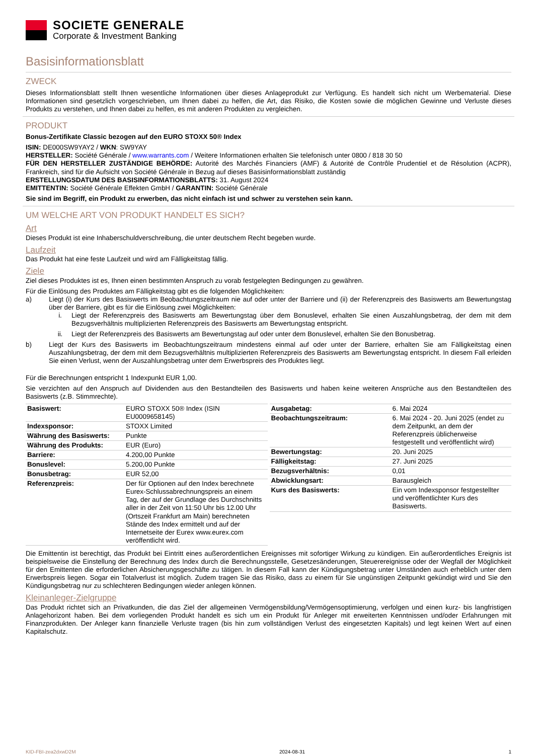SOCIETE GENERALE
Corporate & Investment Banking
Basisinformationsblatt
ZWECK
Dieses Informationsblatt stellt Ihnen wesentliche Informationen über dieses Anlageprodukt zur Verfügung. Es handelt sich nicht um Werbematerial. Diese Informationen sind gesetzlich vorgeschrieben, um Ihnen dabei zu helfen, die Art, das Risiko, die Kosten sowie die möglichen Gewinne und Verluste dieses Produkts zu verstehen, und Ihnen dabei zu helfen, es mit anderen Produkten zu vergleichen.
PRODUKT
Bonus-Zertifikate Classic bezogen auf den EURO STOXX 50® Index
ISIN: DE000SW9YAY2 / WKN: SW9YAY
HERSTELLER: Société Générale / www.warrants.com / Weitere Informationen erhalten Sie telefonisch unter 0800 / 818 30 50
FÜR DEN HERSTELLER ZUSTÄNDIGE BEHÖRDE: Autorité des Marchés Financiers (AMF) & Autorité de Contrôle Prudentiel et de Résolution (ACPR), Frankreich, sind für die Aufsicht von Société Générale in Bezug auf dieses Basisinformationsblatt zuständig
ERSTELLUNGSDATUM DES BASISINFORMATIONSBLATTS: 31. August 2024
EMITTENTIN: Société Générale Effekten GmbH / GARANTIN: Société Générale
Sie sind im Begriff, ein Produkt zu erwerben, das nicht einfach ist und schwer zu verstehen sein kann.
UM WELCHE ART VON PRODUKT HANDELT ES SICH?
Art
Dieses Produkt ist eine Inhaberschuldverschreibung, die unter deutschem Recht begeben wurde.
Laufzeit
Das Produkt hat eine feste Laufzeit und wird am Fälligkeitstag fällig.
Ziele
Ziel dieses Produktes ist es, Ihnen einen bestimmten Anspruch zu vorab festgelegten Bedingungen zu gewähren.
Für die Einlösung des Produktes am Fälligkeitstag gibt es die folgenden Möglichkeiten:
a) Liegt (i) der Kurs des Basiswerts im Beobachtungszeitraum nie auf oder unter der Barriere und (ii) der Referenzpreis des Basiswerts am Bewertungstag über der Barriere, gibt es für die Einlösung zwei Möglichkeiten:
i. Liegt der Referenzpreis des Basiswerts am Bewertungstag über dem Bonuslevel, erhalten Sie einen Auszahlungsbetrag, der dem mit dem Bezugsverhältnis multiplizierten Referenzpreis des Basiswerts am Bewertungstag entspricht.
ii. Liegt der Referenzpreis des Basiswerts am Bewertungstag auf oder unter dem Bonuslevel, erhalten Sie den Bonusbetrag.
b) Liegt der Kurs des Basiswerts im Beobachtungszeitraum mindestens einmal auf oder unter der Barriere, erhalten Sie am Fälligkeitstag einen Auszahlungsbetrag, der dem mit dem Bezugsverhältnis multiplizierten Referenzpreis des Basiswerts am Bewertungstag entspricht. In diesem Fall erleiden Sie einen Verlust, wenn der Auszahlungsbetrag unter dem Erwerbspreis des Produktes liegt.
Für die Berechnungen entspricht 1 Indexpunkt EUR 1,00.
Sie verzichten auf den Anspruch auf Dividenden aus den Bestandteilen des Basiswerts und haben keine weiteren Ansprüche aus den Bestandteilen des Basiswerts (z.B. Stimmrechte).
| Basiswert: | EURO STOXX 50® Index (ISIN EU0009658145) |
| Indexsponsor: | STOXX Limited |
| Währung des Basiswerts: | Punkte |
| Währung des Produkts: | EUR (Euro) |
| Barriere: | 4.200,00 Punkte |
| Bonuslevel: | 5.200,00 Punkte |
| Bonusbetrag: | EUR 52,00 |
| Referenzpreis: | Der für Optionen auf den Index berechnete Eurex-Schlussabrechnungspreis an einem Tag, der auf der Grundlage des Durchschnitts aller in der Zeit von 11:50 Uhr bis 12.00 Uhr (Ortszeit Frankfurt am Main) berechneten Stände des Index ermittelt und auf der Internetseite der Eurex www.eurex.com veröffentlicht wird. |
| Ausgabetag: | 6. Mai 2024 |
| Beobachtungszeitraum: | 6. Mai 2024 - 20. Juni 2025 (endet zu dem Zeitpunkt, an dem der Referenzpreis üblicherweise festgestellt und veröffentlicht wird) |
| Bewertungstag: | 20. Juni 2025 |
| Fälligkeitstag: | 27. Juni 2025 |
| Bezugsverhältnis: | 0,01 |
| Abwicklungsart: | Barausgleich |
| Kurs des Basiswerts: | Ein vom Indexsponsor festgestellter und veröffentlichter Kurs des Basiswerts. |
Die Emittentin ist berechtigt, das Produkt bei Eintritt eines außerordentlichen Ereignisses mit sofortiger Wirkung zu kündigen. Ein außerordentliches Ereignis ist beispielsweise die Einstellung der Berechnung des Index durch die Berechnungsstelle, Gesetzesänderungen, Steuerereignisse oder der Wegfall der Möglichkeit für den Emittenten die erforderlichen Absicherungsgeschäfte zu tätigen. In diesem Fall kann der Kündigungsbetrag unter Umständen auch erheblich unter dem Erwerbspreis liegen. Sogar ein Totalverlust ist möglich. Zudem tragen Sie das Risiko, dass zu einem für Sie ungünstigen Zeitpunkt gekündigt wird und Sie den Kündigungsbetrag nur zu schlechteren Bedingungen wieder anlegen können.
Kleinanleger-Zielgruppe
Das Produkt richtet sich an Privatkunden, die das Ziel der allgemeinen Vermögensbildung/Vermögensoptimierung, verfolgen und einen kurz- bis langfristigen Anlagehorizont haben. Bei dem vorliegenden Produkt handelt es sich um ein Produkt für Anleger mit erweiterten Kenntnissen und/oder Erfahrungen mit Finanzprodukten. Der Anleger kann finanzielle Verluste tragen (bis hin zum vollständigen Verlust des eingesetzten Kapitals) und legt keinen Wert auf einen Kapitalschutz.
KID-FBI-zea2dxwD2M 2024-08-31 1